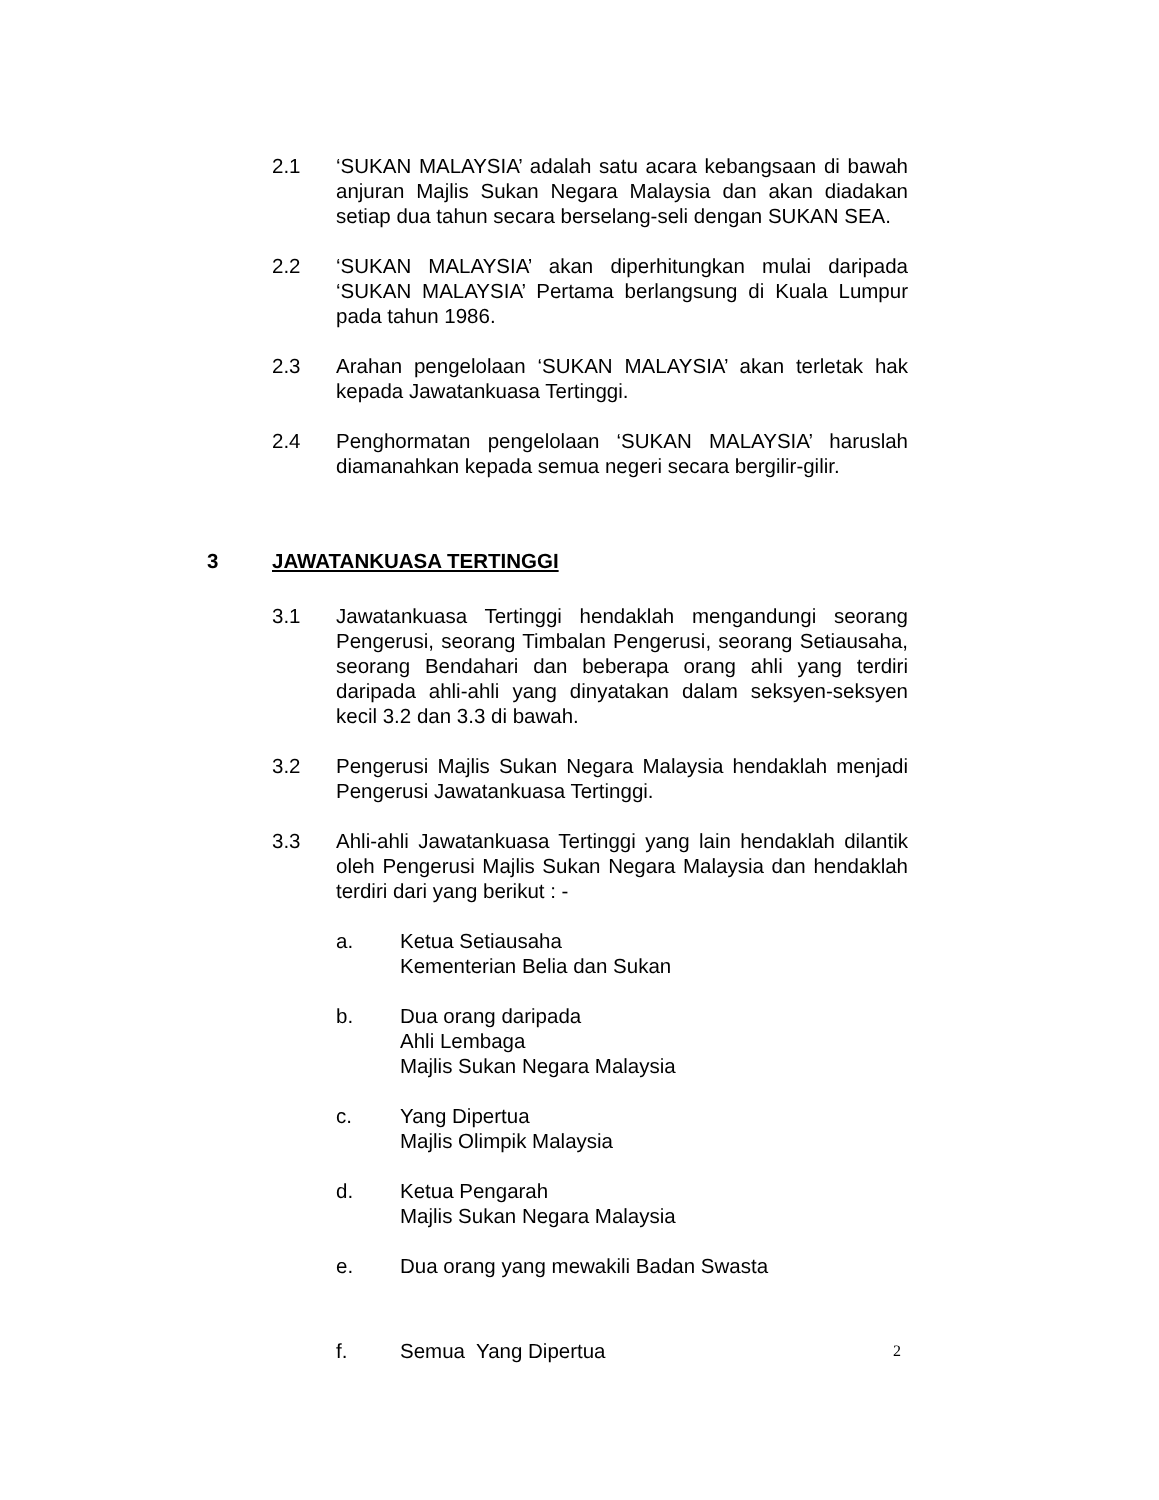2.1 ‘SUKAN MALAYSIA’ adalah satu acara kebangsaan di bawah anjuran Majlis Sukan Negara Malaysia dan akan diadakan setiap dua tahun secara berselang-seli dengan SUKAN SEA.
2.2 ‘SUKAN MALAYSIA’ akan diperhitungkan mulai daripada ‘SUKAN MALAYSIA’ Pertama berlangsung di Kuala Lumpur pada tahun 1986.
2.3 Arahan pengelolaan ‘SUKAN MALAYSIA’ akan terletak hak kepada Jawatankuasa Tertinggi.
2.4 Penghormatan pengelolaan ‘SUKAN MALAYSIA’ haruslah diamanahkan kepada semua negeri secara bergilir-gilir.
3 JAWATANKUASA TERTINGGI
3.1 Jawatankuasa Tertinggi hendaklah mengandungi seorang Pengerusi, seorang Timbalan Pengerusi, seorang Setiausaha, seorang Bendahari dan beberapa orang ahli yang terdiri daripada ahli-ahli yang dinyatakan dalam seksyen-seksyen kecil 3.2 dan 3.3 di bawah.
3.2 Pengerusi Majlis Sukan Negara Malaysia hendaklah menjadi Pengerusi Jawatankuasa Tertinggi.
3.3 Ahli-ahli Jawatankuasa Tertinggi yang lain hendaklah dilantik oleh Pengerusi Majlis Sukan Negara Malaysia dan hendaklah terdiri dari yang berikut : -
a. Ketua Setiausaha
Kementerian Belia dan Sukan
b. Dua orang daripada
Ahli Lembaga
Majlis Sukan Negara Malaysia
c. Yang Dipertua
Majlis Olimpik Malaysia
d. Ketua Pengarah
Majlis Sukan Negara Malaysia
e. Dua orang yang mewakili Badan Swasta
f. Semua Yang Dipertua
2